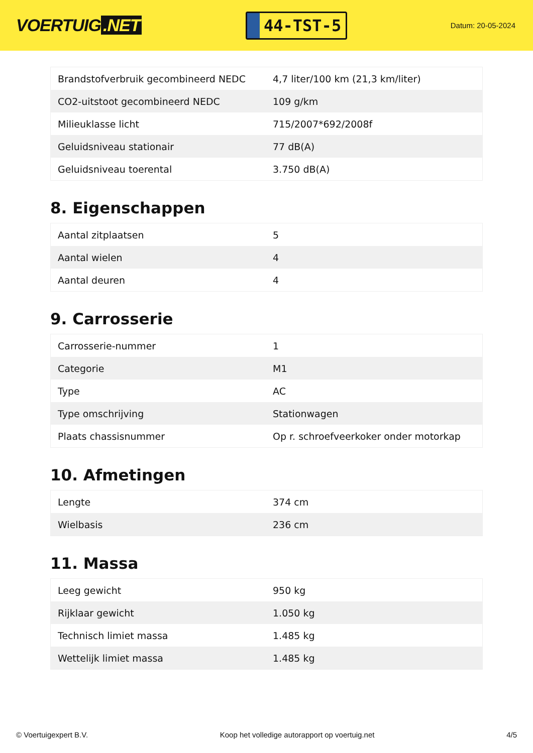VOERTUIG.NET
44-TST-5
Datum: 20-05-2024
| Brandstofverbruik gecombineerd NEDC | 4,7 liter/100 km (21,3 km/liter) |
| CO2-uitstoot gecombineerd NEDC | 109 g/km |
| Milieuklasse licht | 715/2007*692/2008f |
| Geluidsniveau stationair | 77 dB(A) |
| Geluidsniveau toerental | 3.750 dB(A) |
8. Eigenschappen
| Aantal zitplaatsen | 5 |
| Aantal wielen | 4 |
| Aantal deuren | 4 |
9. Carrosserie
| Carrosserie-nummer | 1 |
| Categorie | M1 |
| Type | AC |
| Type omschrijving | Stationwagen |
| Plaats chassisnummer | Op r. schroefveerkoker onder motorkap |
10. Afmetingen
| Lengte | 374 cm |
| Wielbasis | 236 cm |
11. Massa
| Leeg gewicht | 950 kg |
| Rijklaar gewicht | 1.050 kg |
| Technisch limiet massa | 1.485 kg |
| Wettelijk limiet massa | 1.485 kg |
© Voertuigexpert B.V. Koop het volledige autorapport op voertuig.net 4/5